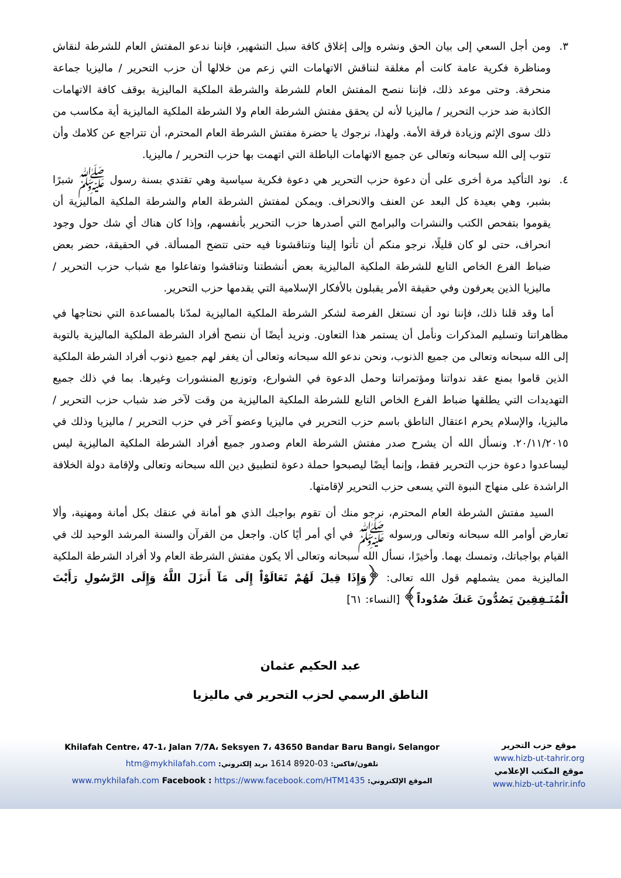٣. ومن أجل السعي إلى بيان الحق ونشره وإلى إغلاق كافة سبل التشهير، فإننا ندعو المفتش العام للشرطة لنقاش ومناظرة فكرية عامة كانت أم مغلقة لنناقش الاتهامات التي زعم من خلالها أن حزب التحرير / ماليزيا جماعة منحرفة. وحتى موعد ذلك، فإننا ننصح المفتش العام للشرطة والشرطة الملكية الماليزية بوقف كافة الاتهامات الكاذبة ضد حزب التحرير / ماليزيا لأنه لن يحقق مفتش الشرطة العام ولا الشرطة الملكية الماليزية أية مكاسب من ذلك سوى الإثم وزيادة فرقة الأمة. ولهذا، نرجوك يا حضرة مفتش الشرطة العام المحترم، أن تتراجع عن كلامك وأن تتوب إلى الله سبحانه وتعالى عن جميع الاتهامات الباطلة التي اتهمت بها حزب التحرير / ماليزيا.
٤. نود التأكيد مرة أخرى على أن دعوة حزب التحرير هي دعوة فكرية سياسية وهي تقتدي بسنة رسول ﷺ شبرًا بشبر، وهي بعيدة كل البعد عن العنف والانحراف. ويمكن لمفتش الشرطة العام والشرطة الملكية الماليزية أن يقوموا بتفحص الكتب والنشرات والبرامج التي أصدرها حزب التحرير بأنفسهم، وإذا كان هناك أي شك حول وجود انحراف، حتى لو كان قليلًا، نرجو منكم أن تأتوا إلينا وتناقشونا فيه حتى تتضح المسألة. في الحقيقة، حضر بعض ضباط الفرع الخاص التابع للشرطة الملكية الماليزية بعض أنشطتنا وتناقشوا وتفاعلوا مع شباب حزب التحرير / ماليزيا الذين يعرفون وفي حقيقة الأمر يقبلون بالأفكار الإسلامية التي يقدمها حزب التحرير.
أما وقد قلنا ذلك، فإننا نود أن نستغل الفرصة لشكر الشرطة الملكية الماليزية لمدّنا بالمساعدة التي نحتاجها في مظاهراتنا وتسليم المذكرات ونأمل أن يستمر هذا التعاون. ونريد أيضًا أن ننصح أفراد الشرطة الملكية الماليزية بالتوبة إلى الله سبحانه وتعالى من جميع الذنوب، ونحن ندعو الله سبحانه وتعالى أن يغفر لهم جميع ذنوب أفراد الشرطة الملكية الذين قاموا بمنع عقد ندواتنا ومؤتمراتنا وحمل الدعوة في الشوارع، وتوزيع المنشورات وغيرها. بما في ذلك جميع التهديدات التي يطلقها ضباط الفرع الخاص التابع للشرطة الملكية الماليزية من وقت لآخر ضد شباب حزب التحرير / ماليزيا، والإسلام يحرم اعتقال الناطق باسم حزب التحرير في ماليزيا وعضو آخر في حزب التحرير / ماليزيا وذلك في ٢٠/١١/٢٠١٥. ونسأل الله أن يشرح صدر مفتش الشرطة العام وصدور جميع أفراد الشرطة الملكية الماليزية ليس ليساعدوا دعوة حزب التحرير فقط، وإنما أيضًا ليصبحوا حملة دعوة لتطبيق دين الله سبحانه وتعالى ولإقامة دولة الخلافة الراشدة على منهاج النبوة التي يسعى حزب التحرير لإقامتها.
السيد مفتش الشرطة العام المحترم، نرجو منك أن تقوم بواجبك الذي هو أمانة في عنقك بكل أمانة ومهنية، وألا تعارض أوامر الله سبحانه وتعالى ورسوله ﷺ في أي أمر أيًا كان. واجعل من القرآن والسنة المرشد الوحيد لك في القيام بواجباتك، وتمسك بهما. وأخيرًا، نسأل الله سبحانه وتعالى ألا يكون مفتش الشرطة العام ولا أفراد الشرطة الملكية الماليزية ممن يشملهم قول الله تعالى: ﴿وَإِذَا قِيلَ لَهُمْ تَعَالَوْاْ إِلَى مَآ أَنزَلَ اللَّهُ وَإِلَى الرَّسُولِ رَأَيْتَ الْمُنَـفِقِينَ يَصُدُّونَ عَنكَ صُدُوداً﴾ [النساء: ٦١]
عبد الحكيم عثمان
الناطق الرسمي لحزب التحرير في ماليزيا
Khilafah Centre، 47-1، Jalan 7/7A، Seksyen 7، 43650 Bandar Baru Bangi، Selangor
تلفون/فاكس: 03-8920 1614 بريد إلكتروني: htm@mykhilafah.com
الموقع الإلكتروني: www.mykhilafah.com Facebook : https://www.facebook.com/HTM1435
موقع حزب التحرير
www.hizb-ut-tahrir.org
موقع المكتب الإعلامي
www.hizb-ut-tahrir.info